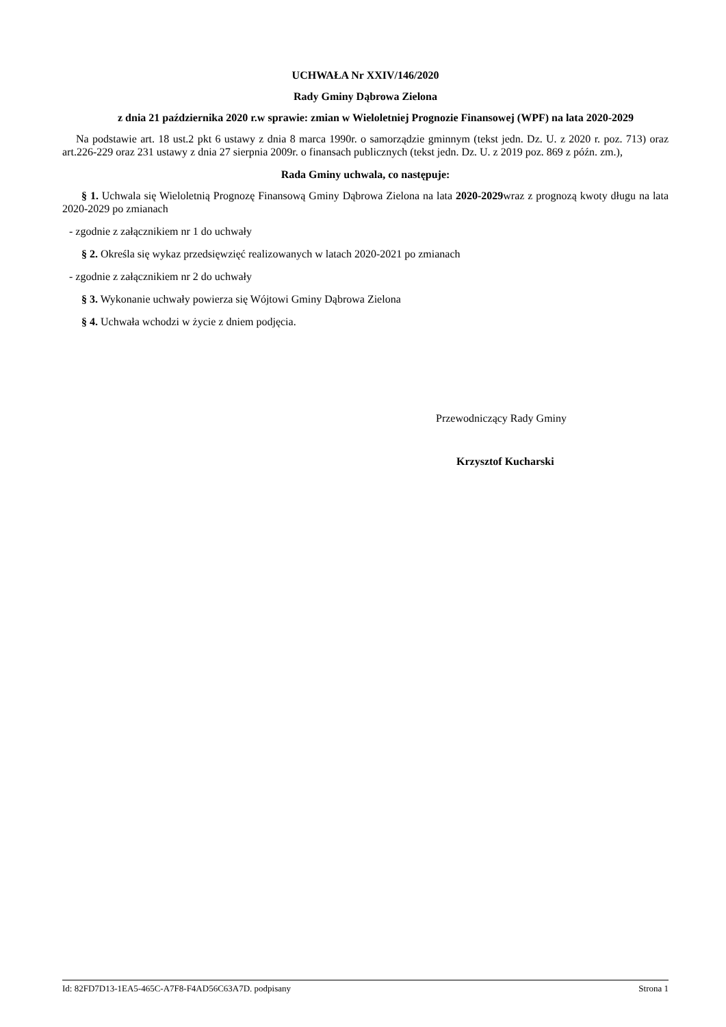UCHWAŁA Nr XXIV/146/2020
Rady Gminy Dąbrowa Zielona
z dnia 21 października 2020 r.w sprawie: zmian w Wieloletniej Prognozie Finansowej (WPF) na lata 2020-2029
Na podstawie art. 18 ust.2 pkt 6 ustawy z dnia 8 marca 1990r. o samorządzie gminnym (tekst jedn. Dz. U. z 2020 r. poz. 713) oraz art.226-229 oraz 231 ustawy z dnia 27 sierpnia 2009r. o finansach publicznych (tekst jedn. Dz. U. z 2019 poz. 869 z późn. zm.),
Rada Gminy uchwala, co następuje:
§ 1. Uchwala się Wieloletnią Prognozę Finansową Gminy Dąbrowa Zielona na lata 2020-2029wraz z prognozą kwoty długu na lata 2020-2029 po zmianach
- zgodnie z załącznikiem nr 1 do uchwały
§ 2. Określa się wykaz przedsięwzięć realizowanych w latach 2020-2021 po zmianach
- zgodnie z załącznikiem nr 2 do uchwały
§ 3. Wykonanie uchwały powierza się Wójtowi Gminy Dąbrowa Zielona
§ 4. Uchwała wchodzi w życie z dniem podjęcia.
Przewodniczący Rady Gminy
Krzysztof Kucharski
Id: 82FD7D13-1EA5-465C-A7F8-F4AD56C63A7D. podpisany Strona 1